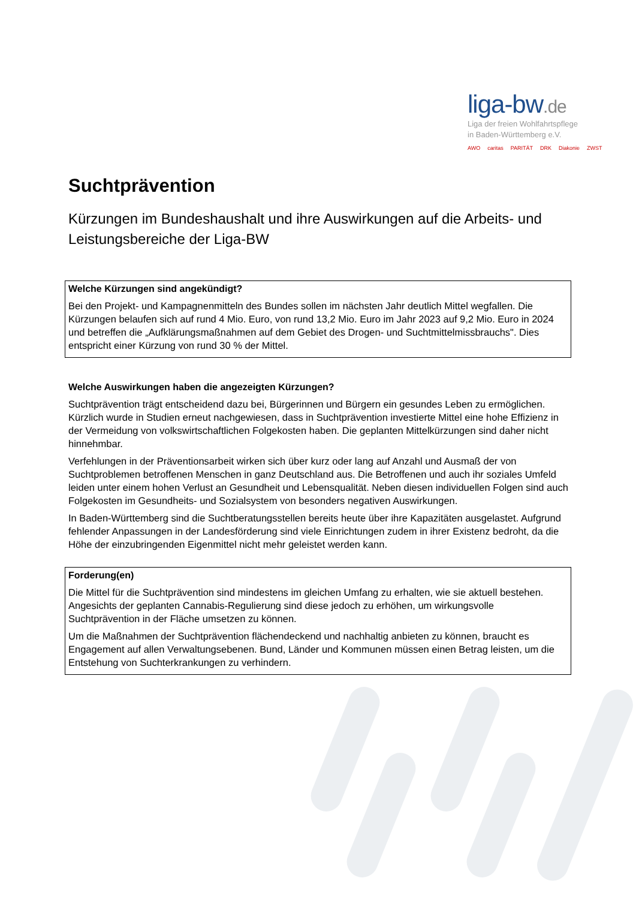liga-bw.de
Liga der freien Wohlfahrtspflege
in Baden-Württemberg e.V.
AWO caritas PARITÄT DRK Diakonie ZWST
Suchtprävention
Kürzungen im Bundeshaushalt und ihre Auswirkungen auf die Arbeits- und Leistungsbereiche der Liga-BW
Welche Kürzungen sind angekündigt?
Bei den Projekt- und Kampagnenmitteln des Bundes sollen im nächsten Jahr deutlich Mittel wegfallen. Die Kürzungen belaufen sich auf rund 4 Mio. Euro, von rund 13,2 Mio. Euro im Jahr 2023 auf 9,2 Mio. Euro in 2024 und betreffen die „Aufklärungsmaßnahmen auf dem Gebiet des Drogen- und Suchtmittelmissbrauchs". Dies entspricht einer Kürzung von rund 30 % der Mittel.
Welche Auswirkungen haben die angezeigten Kürzungen?
Suchtprävention trägt entscheidend dazu bei, Bürgerinnen und Bürgern ein gesundes Leben zu ermöglichen. Kürzlich wurde in Studien erneut nachgewiesen, dass in Suchtprävention investierte Mittel eine hohe Effizienz in der Vermeidung von volkswirtschaftlichen Folgekosten haben. Die geplanten Mittelkürzungen sind daher nicht hinnehmbar.
Verfehlungen in der Präventionsarbeit wirken sich über kurz oder lang auf Anzahl und Ausmaß der von Suchtproblemen betroffenen Menschen in ganz Deutschland aus. Die Betroffenen und auch ihr soziales Umfeld leiden unter einem hohen Verlust an Gesundheit und Lebensqualität. Neben diesen individuellen Folgen sind auch Folgekosten im Gesundheits- und Sozialsystem von besonders negativen Auswirkungen.
In Baden-Württemberg sind die Suchtberatungsstellen bereits heute über ihre Kapazitäten ausgelastet. Aufgrund fehlender Anpassungen in der Landesförderung sind viele Einrichtungen zudem in ihrer Existenz bedroht, da die Höhe der einzubringenden Eigenmittel nicht mehr geleistet werden kann.
Forderung(en)
Die Mittel für die Suchtprävention sind mindestens im gleichen Umfang zu erhalten, wie sie aktuell bestehen. Angesichts der geplanten Cannabis-Regulierung sind diese jedoch zu erhöhen, um wirkungsvolle Suchtprävention in der Fläche umsetzen zu können.
Um die Maßnahmen der Suchtprävention flächendeckend und nachhaltig anbieten zu können, braucht es Engagement auf allen Verwaltungsebenen. Bund, Länder und Kommunen müssen einen Betrag leisten, um die Entstehung von Suchterkrankungen zu verhindern.